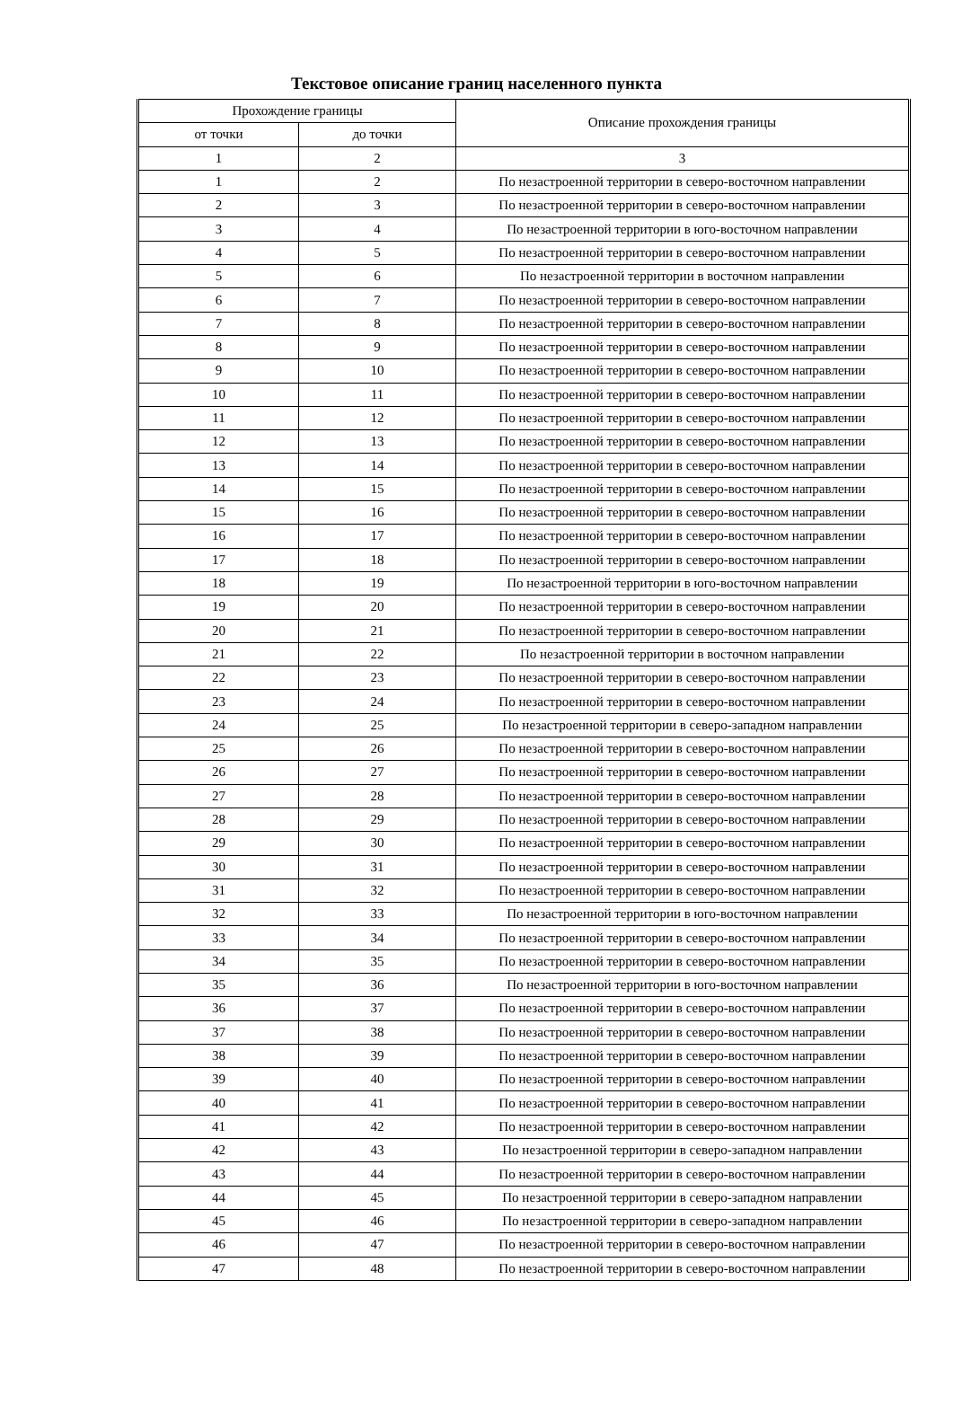Текстовое описание границ населенного пункта
| Прохождение границы | | Описание прохождения границы |
| --- | --- | --- |
| от точки | до точки | |
| 1 | 2 | 3 |
| 1 | 2 | По незастроенной территории в северо-восточном направлении |
| 2 | 3 | По незастроенной территории в северо-восточном направлении |
| 3 | 4 | По незастроенной территории в юго-восточном направлении |
| 4 | 5 | По незастроенной территории в северо-восточном направлении |
| 5 | 6 | По незастроенной территории в восточном направлении |
| 6 | 7 | По незастроенной территории в северо-восточном направлении |
| 7 | 8 | По незастроенной территории в северо-восточном направлении |
| 8 | 9 | По незастроенной территории в северо-восточном направлении |
| 9 | 10 | По незастроенной территории в северо-восточном направлении |
| 10 | 11 | По незастроенной территории в северо-восточном направлении |
| 11 | 12 | По незастроенной территории в северо-восточном направлении |
| 12 | 13 | По незастроенной территории в северо-восточном направлении |
| 13 | 14 | По незастроенной территории в северо-восточном направлении |
| 14 | 15 | По незастроенной территории в северо-восточном направлении |
| 15 | 16 | По незастроенной территории в северо-восточном направлении |
| 16 | 17 | По незастроенной территории в северо-восточном направлении |
| 17 | 18 | По незастроенной территории в северо-восточном направлении |
| 18 | 19 | По незастроенной территории в юго-восточном направлении |
| 19 | 20 | По незастроенной территории в северо-восточном направлении |
| 20 | 21 | По незастроенной территории в северо-восточном направлении |
| 21 | 22 | По незастроенной территории в восточном направлении |
| 22 | 23 | По незастроенной территории в северо-восточном направлении |
| 23 | 24 | По незастроенной территории в северо-восточном направлении |
| 24 | 25 | По незастроенной территории в северо-западном направлении |
| 25 | 26 | По незастроенной территории в северо-восточном направлении |
| 26 | 27 | По незастроенной территории в северо-восточном направлении |
| 27 | 28 | По незастроенной территории в северо-восточном направлении |
| 28 | 29 | По незастроенной территории в северо-восточном направлении |
| 29 | 30 | По незастроенной территории в северо-восточном направлении |
| 30 | 31 | По незастроенной территории в северо-восточном направлении |
| 31 | 32 | По незастроенной территории в северо-восточном направлении |
| 32 | 33 | По незастроенной территории в юго-восточном направлении |
| 33 | 34 | По незастроенной территории в северо-восточном направлении |
| 34 | 35 | По незастроенной территории в северо-восточном направлении |
| 35 | 36 | По незастроенной территории в юго-восточном направлении |
| 36 | 37 | По незастроенной территории в северо-восточном направлении |
| 37 | 38 | По незастроенной территории в северо-восточном направлении |
| 38 | 39 | По незастроенной территории в северо-восточном направлении |
| 39 | 40 | По незастроенной территории в северо-восточном направлении |
| 40 | 41 | По незастроенной территории в северо-восточном направлении |
| 41 | 42 | По незастроенной территории в северо-восточном направлении |
| 42 | 43 | По незастроенной территории в северо-западном направлении |
| 43 | 44 | По незастроенной территории в северо-восточном направлении |
| 44 | 45 | По незастроенной территории в северо-западном направлении |
| 45 | 46 | По незастроенной территории в северо-западном направлении |
| 46 | 47 | По незастроенной территории в северо-восточном направлении |
| 47 | 48 | По незастроенной территории в северо-восточном направлении |